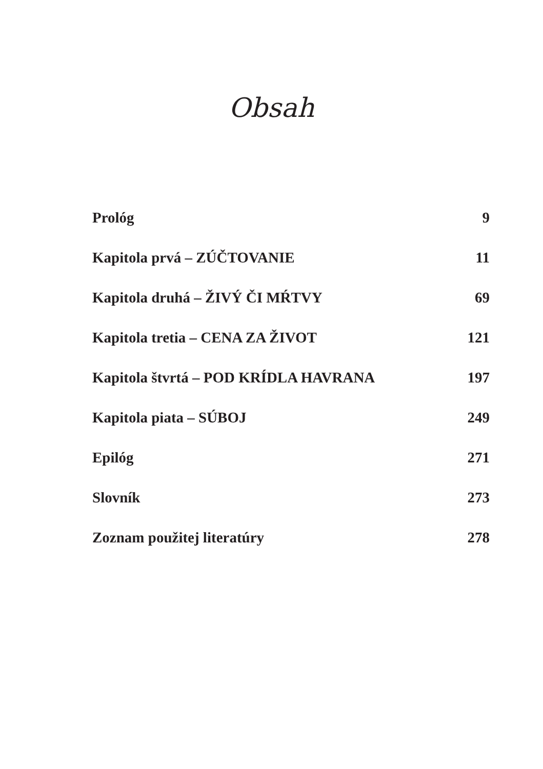Obsah
Prológ 9
Kapitola prvá – ZÚČTOVANIE 11
Kapitola druhá – ŽIVÝ ČI MŔTVY 69
Kapitola tretia – CENA ZA ŽIVOT 121
Kapitola štvrtá – POD KRÍDLA HAVRANA 197
Kapitola piata – SÚBOJ 249
Epilóg 271
Slovník 273
Zoznam použitej literatúry 278